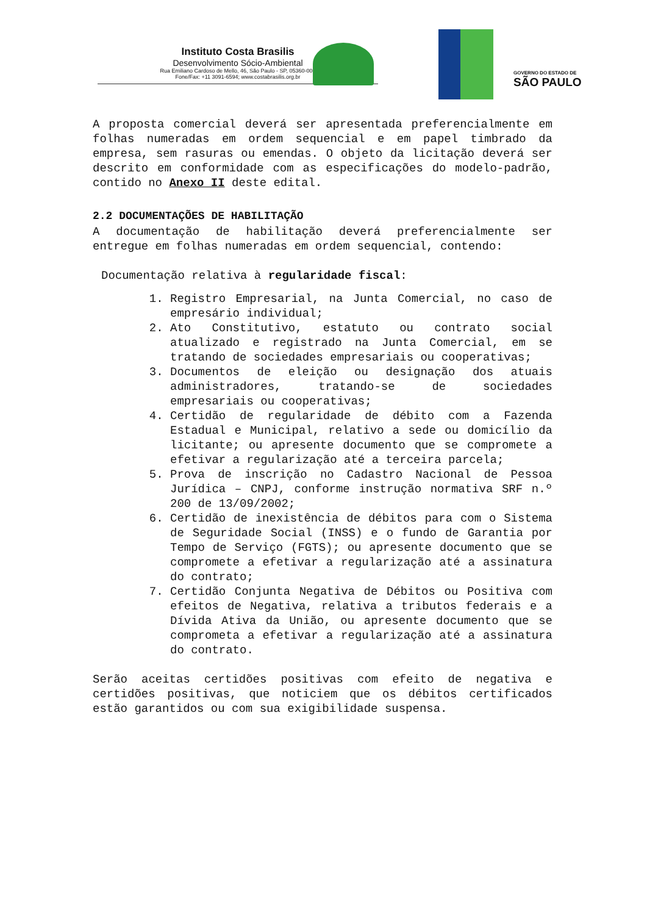Instituto Costa Brasilis
Desenvolvimento Sócio-Ambiental
Rua Emiliano Cardoso de Mello, 46, São Paulo - SP, 05360-000
Fone/Fax: +11 3091-6594; www.costabrasilis.org.br
GOVERNO DO ESTADO DE
SÃO PAULO
A proposta comercial deverá ser apresentada preferencialmente em folhas numeradas em ordem sequencial e em papel timbrado da empresa, sem rasuras ou emendas. O objeto da licitação deverá ser descrito em conformidade com as especificações do modelo-padrão, contido no Anexo II deste edital.
2.2 DOCUMENTAÇÕES DE HABILITAÇÃO
A documentação de habilitação deverá preferencialmente ser entregue em folhas numeradas em ordem sequencial, contendo:
Documentação relativa à regularidade fiscal:
1. Registro Empresarial, na Junta Comercial, no caso de empresário individual;
2. Ato Constitutivo, estatuto ou contrato social atualizado e registrado na Junta Comercial, em se tratando de sociedades empresariais ou cooperativas;
3. Documentos de eleição ou designação dos atuais administradores, tratando-se de sociedades empresariais ou cooperativas;
4. Certidão de regularidade de débito com a Fazenda Estadual e Municipal, relativo a sede ou domicílio da licitante; ou apresente documento que se compromete a efetivar a regularização até a terceira parcela;
5. Prova de inscrição no Cadastro Nacional de Pessoa Jurídica – CNPJ, conforme instrução normativa SRF n.º 200 de 13/09/2002;
6. Certidão de inexistência de débitos para com o Sistema de Seguridade Social (INSS) e o fundo de Garantia por Tempo de Serviço (FGTS); ou apresente documento que se compromete a efetivar a regularização até a assinatura do contrato;
7. Certidão Conjunta Negativa de Débitos ou Positiva com efeitos de Negativa, relativa a tributos federais e a Dívida Ativa da União, ou apresente documento que se comprometa a efetivar a regularização até a assinatura do contrato.
Serão aceitas certidões positivas com efeito de negativa e certidões positivas, que noticiem que os débitos certificados estão garantidos ou com sua exigibilidade suspensa.